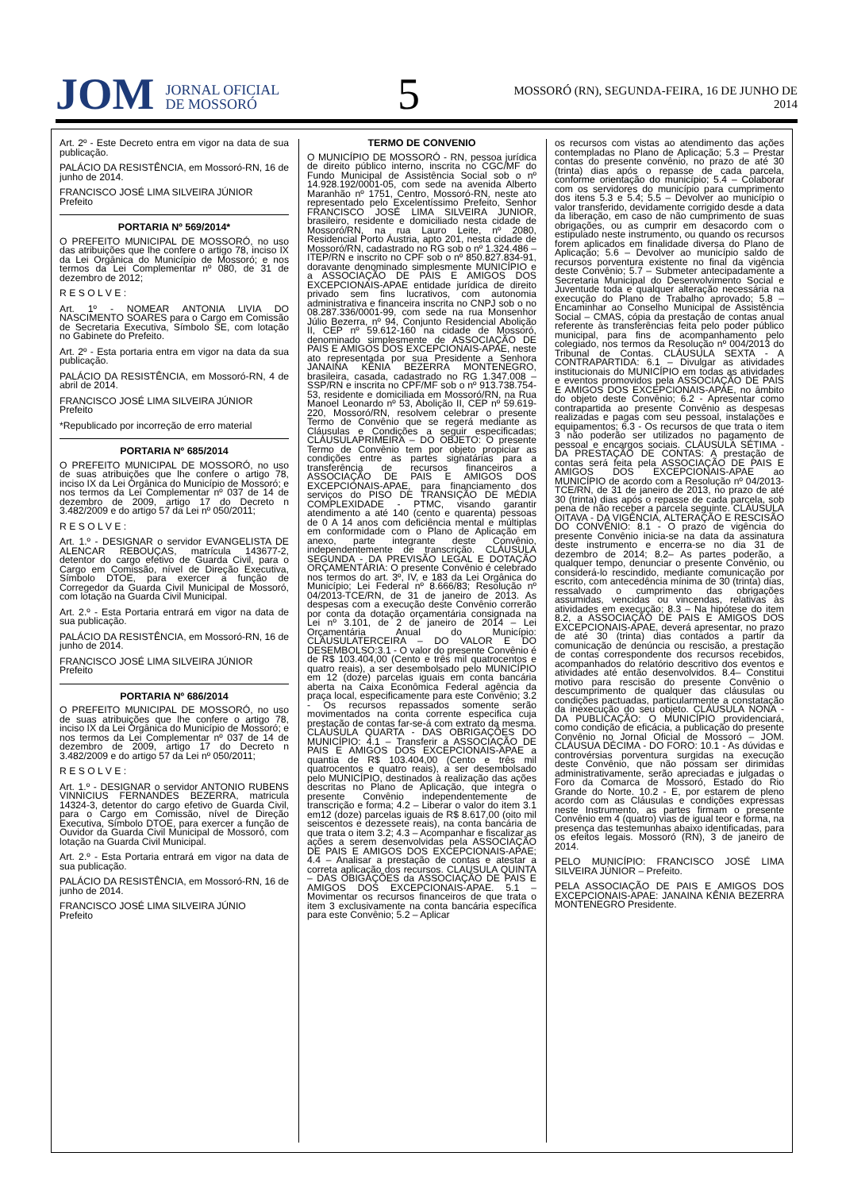JOM JORNAL OFICIAL
DE MOSSORÓ
5
MOSSORÓ (RN), SEGUNDA-FEIRA, 16 DE JUNHO DE 2014
Art. 2º - Este Decreto entra em vigor na data de sua publicação.
PALÁCIO DA RESISTÊNCIA, em Mossoró-RN, 16 de junho de 2014.
FRANCISCO JOSÉ LIMA SILVEIRA JÚNIOR
Prefeito
PORTARIA Nº 569/2014*
O PREFEITO MUNICIPAL DE MOSSORÓ, no uso das atribuições que lhe confere o artigo 78, inciso IX da Lei Orgânica do Município de Mossoró; e nos termos da Lei Complementar nº 080, de 31 de dezembro de 2012;
R E S O L V E :
Art. 1º - NOMEAR ANTONIA LIVIA DO NASCIMENTO SOARES para o Cargo em Comissão de Secretaria Executiva, Símbolo SE, com lotação no Gabinete do Prefeito.
Art. 2º - Esta portaria entra em vigor na data da sua publicação.
PALÁCIO DA RESISTÊNCIA, em Mossoró-RN, 4 de abril de 2014.
FRANCISCO JOSÉ LIMA SILVEIRA JÚNIOR
Prefeito
*Republicado por incorreção de erro material
PORTARIA Nº 685/2014
O PREFEITO MUNICIPAL DE MOSSORÓ, no uso de suas atribuições que lhe confere o artigo 78, inciso IX da Lei Orgânica do Município de Mossoró; e nos termos da Lei Complementar nº 037 de 14 de dezembro de 2009, artigo 17 do Decreto n 3.482/2009 e do artigo 57 da Lei nº 050/2011;
R E S O L V E :
Art. 1.º - DESIGNAR o servidor EVANGELISTA DE ALENCAR REBOUÇAS, matrícula 143677-2, detentor do cargo efetivo de Guarda Civil, para o Cargo em Comissão, nível de Direção Executiva, Símbolo DTOE, para exercer a função de Corregedor da Guarda Civil Municipal de Mossoró, com lotação na Guarda Civil Municipal.
Art. 2.º - Esta Portaria entrará em vigor na data de sua publicação.
PALÁCIO DA RESISTÊNCIA, em Mossoró-RN, 16 de junho de 2014.
FRANCISCO JOSÉ LIMA SILVEIRA JÚNIOR
Prefeito
PORTARIA Nº 686/2014
O PREFEITO MUNICIPAL DE MOSSORÓ, no uso de suas atribuições que lhe confere o artigo 78, inciso IX da Lei Orgânica do Município de Mossoró; e nos termos da Lei Complementar nº 037 de 14 de dezembro de 2009, artigo 17 do Decreto n 3.482/2009 e do artigo 57 da Lei nº 050/2011;
R E S O L V E :
Art. 1.º - DESIGNAR o servidor ANTONIO RUBENS VINNICIUS FERNANDES BEZERRA, matricula 14324-3, detentor do cargo efetivo de Guarda Civil, para o Cargo em Comissão, nível de Direção Executiva, Símbolo DTOE, para exercer a função de Ouvidor da Guarda Civil Municipal de Mossoró, com lotação na Guarda Civil Municipal.
Art. 2.º - Esta Portaria entrará em vigor na data de sua publicação.
PALÁCIO DA RESISTÊNCIA, em Mossoró-RN, 16 de junho de 2014.
FRANCISCO JOSÉ LIMA SILVEIRA JÚNIO
Prefeito
TERMO DE CONVÊNIO
O MUNICÍPIO DE MOSSORÓ - RN, pessoa jurídica de direito público interno, inscrita no CGC/MF do Fundo Municipal de Assistência Social sob o nº 14.928.192/0001-05, com sede na avenida Alberto Maranhão nº 1751, Centro, Mossoró-RN, neste ato representado pelo Excelentíssimo Prefeito, Senhor FRANCISCO JOSÉ LIMA SILVEIRA JUNIOR, brasileiro, residente e domiciliado nesta cidade de Mossoró/RN, na rua Lauro Leite, nº 2080, Residencial Porto Áustria, apto 201, nesta cidade de Mossoró/RN, cadastrado no RG sob o nº 1.324.486 – ITEP/RN e inscrito no CPF sob o nº 850.827.834-91, doravante denominado simplesmente MUNICÍPIO e a ASSOCIAÇÃO DE PAIS E AMIGOS DOS EXCEPCIONAIS-APAE entidade jurídica de direito privado sem fins lucrativos, com autonomia administrativa e financeira inscrita no CNPJ sob o no 08.287.336/0001-99, com sede na rua Monsenhor Júlio Bezerra, nº 94, Conjunto Residencial Abolição II, CEP nº 59.612-160 na cidade de Mossoró, denominado simplesmente de ASSOCIAÇÃO DE PAIS E AMIGOS DOS EXCEPCIONAIS-APAE, neste ato representada por sua Presidente a Senhora JANAINA KÊNIA BEZERRA MONTENEGRO, brasileira, casada, cadastrado no RG 1.347.008 – SSP/RN e inscrita no CPF/MF sob o nº 913.738.754-53, residente e domiciliada em Mossoró/RN, na Rua Manoel Leonardo nº 53, Abolição II, CEP nº 59.619-220, Mossoró/RN, resolvem celebrar o presente Termo de Convênio que se regerá mediante as Cláusulas e Condições a seguir especificadas; CLÁUSULAPRIMEIRA – DO OBJETO: O presente Termo de Convênio tem por objeto propiciar as condições entre as partes signatárias para a transferência de recursos financeiros a ASSOCIAÇÃO DE PAIS E AMIGOS DOS EXCEPCIONAIS-APAE, para financiamento dos serviços do PISO DE TRANSIÇÃO DE MÉDIA COMPLEXIDADE - PTMC, visando garantir atendimento a até 140 (cento e quarenta) pessoas de 0 A 14 anos com deficiência mental e múltiplas em conformidade com o Plano de Aplicação em anexo, parte integrante deste Convênio, independentemente de transcrição. CLÁUSULA SEGUNDA - DA PREVISÃO LEGAL E DOTAÇÃO ORÇAMENTÁRIA: O presente Convênio é celebrado nos termos do art. 3º, IV, e 183 da Lei Orgânica do Município; Lei Federal nº 8.666/83; Resolução nº 04/2013-TCE/RN, de 31 de janeiro de 2013. As despesas com a execução deste Convênio correrão por conta da dotação orçamentária consignada na Lei nº 3.101, de 2 de janeiro de 2014 – Lei Orçamentária Anual do Município: CLÁUSULATERCEIRA – DO VALOR E DO DESEMBOLSO:3.1 - O valor do presente Convênio é de R$ 103.404,00 (Cento e três mil quatrocentos e quatro reais), a ser desembolsado pelo MUNICÍPIO em 12 (doze) parcelas iguais em conta bancária aberta na Caixa Econômica Federal agência da praça local, especificamente para este Convênio; 3.2 - Os recursos repassados somente serão movimentados na conta corrente especifica cuja prestação de contas far-se-á com extrato da mesma. CLÁUSULA QUARTA - DAS OBRIGAÇÕES DO MUNICÍPIO: 4.1 – Transferir a ASSOCIAÇÃO DE PAIS E AMIGOS DOS EXCEPCIONAIS-APAE a quantia de R$ 103.404,00 (Cento e três mil quatrocentos e quatro reais), a ser desembolsado pelo MUNICÍPIO, destinados à realização das ações descritas no Plano de Aplicação, que integra o presente Convênio independentemente de transcrição e forma; 4.2 – Liberar o valor do item 3.1 em12 (doze) parcelas iguais de R$ 8.617,00 (oito mil seiscentos e dezessete reais), na conta bancária de que trata o item 3.2; 4.3 – Acompanhar e fiscalizar as ações a serem desenvolvidas pela ASSOCIAÇÃO DE PAIS E AMIGOS DOS EXCEPCIONAIS-APAE; 4.4 – Analisar a prestação de contas e atestar a correta aplicação dos recursos. CLAUSULA QUINTA – DAS OBIGAÇÕES da ASSOCIAÇÃO DE PAIS E AMIGOS DOS EXCEPCIONAIS-APAE. 5.1 – Movimentar os recursos financeiros de que trata o item 3 exclusivamente na conta bancária específica para este Convênio; 5.2 – Aplicar
os recursos com vistas ao atendimento das ações contempladas no Plano de Aplicação; 5.3 – Prestar contas do presente convênio, no prazo de até 30 (trinta) dias após o repasse de cada parcela, conforme orientação do município; 5.4 – Colaborar com os servidores do município para cumprimento dos itens 5.3 e 5.4; 5.5 – Devolver ao município o valor transferido, devidamente corrigido desde a data da liberação, em caso de não cumprimento de suas obrigações, ou as cumprir em desacordo com o estipulado neste instrumento, ou quando os recursos forem aplicados em finalidade diversa do Plano de Aplicação; 5.6 – Devolver ao município saldo de recursos porventura existente no final da vigência deste Convênio; 5.7 – Submeter antecipadamente a Secretaria Municipal do Desenvolvimento Social e Juventude toda e qualquer alteração necessária na execução do Plano de Trabalho aprovado; 5.8 – Encaminhar ao Conselho Municipal de Assistência Social – CMAS, cópia da prestação de contas anual referente às transferências feita pelo poder público municipal, para fins de acompanhamento pelo colegiado, nos termos da Resolução nº 004/2013 do Tribunal de Contas. CLÁUSULA SEXTA - A CONTRAPARTIDA: 6.1 – Divulgar as atividades institucionais do MUNICÍPIO em todas as atividades e eventos promovidos pela ASSOCIAÇÃO DE PAIS E AMIGOS DOS EXCEPCIONAIS-APAE, no âmbito do objeto deste Convênio; 6.2 - Apresentar como contrapartida ao presente Convênio as despesas realizadas e pagas com seu pessoal, instalações e equipamentos; 6.3 - Os recursos de que trata o item 3 não poderão ser utilizados no pagamento de pessoal e encargos sociais. CLÁUSULA SÉTIMA - DA PRESTAÇÃO DE CONTAS: A prestação de contas será feita pela ASSOCIAÇÃO DE PAIS E AMIGOS DOS EXCEPCIONAIS-APAE ao MUNICÍPIO de acordo com a Resolução nº 04/2013-TCE/RN, de 31 de janeiro de 2013, no prazo de até 30 (trinta) dias após o repasse de cada parcela, sob pena de não receber a parcela seguinte. CLÁUSULA OITAVA - DA VIGÊNCIA, ALTERAÇÃO E RESCISÃO DO CONVÊNIO: 8.1 - O prazo de vigência do presente Convênio inicia-se na data da assinatura deste instrumento e encerra-se no dia 31 de dezembro de 2014; 8.2– As partes poderão, a qualquer tempo, denunciar o presente Convênio, ou considerá-lo rescindido, mediante comunicação por escrito, com antecedência mínima de 30 (trinta) dias, ressalvado o cumprimento das obrigações assumidas, vencidas ou vincendas, relativas às atividades em execução; 8.3 – Na hipótese do item 8.2, a ASSOCIAÇÃO DE PAIS E AMIGOS DOS EXCEPCIONAIS-APAE, deverá apresentar, no prazo de até 30 (trinta) dias contados a partir da comunicação de denúncia ou rescisão, a prestação de contas correspondente dos recursos recebidos, acompanhados do relatório descritivo dos eventos e atividades até então desenvolvidos. 8.4– Constitui motivo para rescisão do presente Convênio o descumprimento de qualquer das cláusulas ou condições pactuadas, particularmente a constatação da inexecução do seu objeto. CLÁUSULA NONA - DA PUBLICAÇÃO: O MUNICÍPIO providenciará, como condição de eficácia, a publicação do presente Convênio no Jornal Oficial de Mossoró – JOM. CLÁUSUA DÉCIMA - DO FORO: 10.1 - As dúvidas e controvérsias porventura surgidas na execução deste Convênio, que não possam ser dirimidas administrativamente, serão apreciadas e julgadas o Foro da Comarca de Mossoró, Estado do Rio Grande do Norte. 10.2 - E, por estarem de pleno acordo com as Cláusulas e condições expressas neste Instrumento, as partes firmam o presente Convênio em 4 (quatro) vias de igual teor e forma, na presença das testemunhas abaixo identificadas, para os efeitos legais. Mossoró (RN), 3 de janeiro de 2014.
PELO MUNICÍPIO: FRANCISCO JOSÉ LIMA SILVEIRA JÚNIOR – Prefeito.
PELA ASSOCIAÇÃO DE PAIS E AMIGOS DOS EXCEPCIONAIS-APAE: JANAINA KÊNIA BEZERRA MONTENEGRO Presidente.